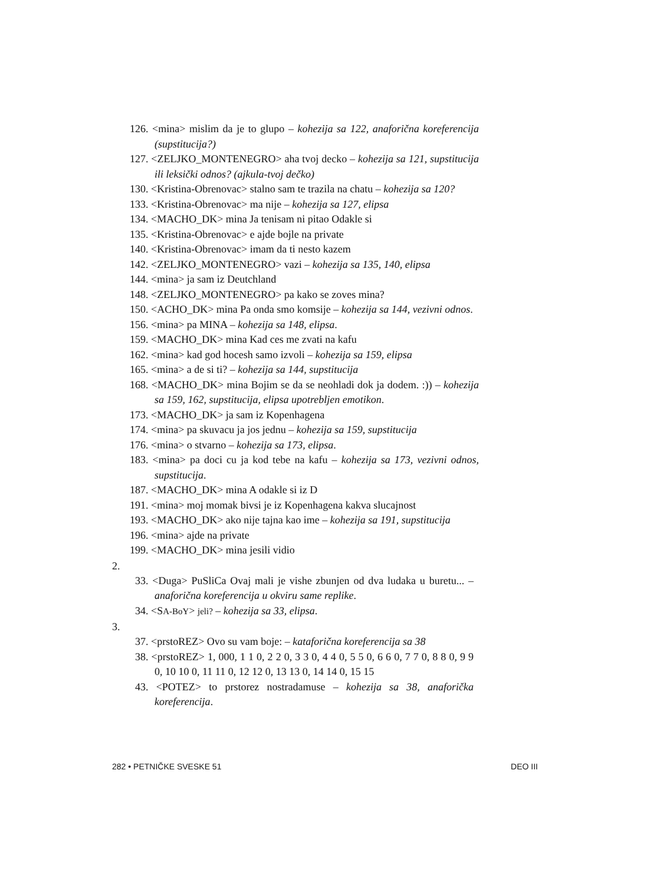126. <mina> mislim da je to glupo – kohezija sa 122, anaforična koreferencija (supstitucija?)
127. <ZELJKO_MONTENEGRO> aha tvoj decko – kohezija sa 121, supstitucija ili leksički odnos? (ajkula-tvoj dečko)
130. <Kristina-Obrenovac> stalno sam te trazila na chatu – kohezija sa 120?
133. <Kristina-Obrenovac> ma nije – kohezija sa 127, elipsa
134. <MACHO_DK> mina Ja tenisam ni pitao Odakle si
135. <Kristina-Obrenovac> e ajde bojle na private
140. <Kristina-Obrenovac> imam da ti nesto kazem
142. <ZELJKO_MONTENEGRO> vazi – kohezija sa 135, 140, elipsa
144. <mina> ja sam iz Deutchland
148. <ZELJKO_MONTENEGRO> pa kako se zoves mina?
150. <ACHO_DK> mina Pa onda smo komsije – kohezija sa 144, vezivni odnos.
156. <mina> pa MINA – kohezija sa 148, elipsa.
159. <MACHO_DK> mina Kad ces me zvati na kafu
162. <mina> kad god hocesh samo izvoli – kohezija sa 159, elipsa
165. <mina> a de si ti? – kohezija sa 144, supstitucija
168. <MACHO_DK> mina Bojim se da se neohladi dok ja dodem. :)) – kohezija sa 159, 162, supstitucija, elipsa upotrebljen emotikon.
173. <MACHO_DK> ja sam iz Kopenhagena
174. <mina> pa skuvacu ja jos jednu – kohezija sa 159, supstitucija
176. <mina> o stvarno – kohezija sa 173, elipsa.
183. <mina> pa doci cu ja kod tebe na kafu – kohezija sa 173, vezivni odnos, supstitucija.
187. <MACHO_DK> mina A odakle si iz D
191. <mina> moj momak bivsi je iz Kopenhagena kakva slucajnost
193. <MACHO_DK> ako nije tajna kao ime – kohezija sa 191, supstitucija
196. <mina> ajde na private
199. <MACHO_DK> mina jesili vidio
2.
33. <Duga> PuSliCa Ovaj mali je vishe zbunjen od dva ludaka u buretu... – anaforična koreferencija u okviru same replike.
34. <SA-BoY> jeli? – kohezija sa 33, elipsa.
3.
37. <prstoREZ> Ovo su vam boje: – kataforična koreferencija sa 38
38. <prstoREZ> 1, 000, 1 1 0, 2 2 0, 3 3 0, 4 4 0, 5 5 0, 6 6 0, 7 7 0, 8 8 0, 9 9 0, 10 10 0, 11 11 0, 12 12 0, 13 13 0, 14 14 0, 15 15
43. <POTEZ> to prstorez nostradamuse – kohezija sa 38, anaforička koreferencija.
282 • PETNIČKE SVESKE 51 DEO III